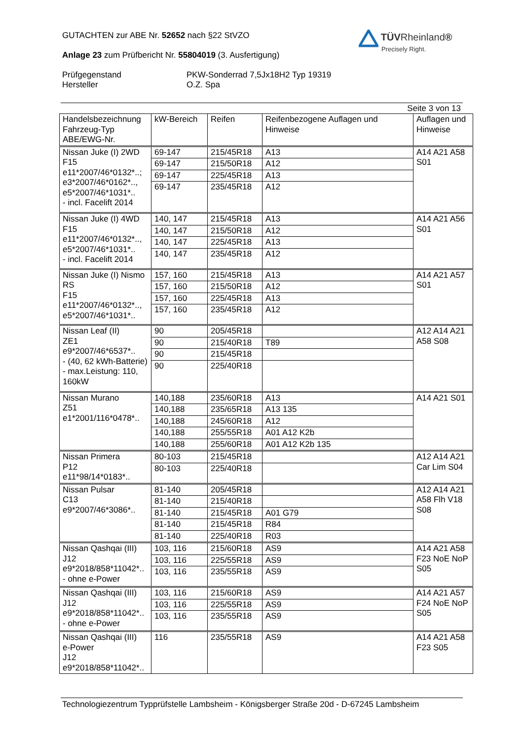GUTACHTEN zur ABE Nr. 52652 nach §22 StVZO
Anlage 23 zum Prüfbericht Nr. 55804019 (3. Ausfertigung)
Prüfgegenstand
Hersteller
PKW-Sonderrad 7,5Jx18H2 Typ 19319
O.Z. Spa
TÜVRheinland®
Precisely Right.
Seite 3 von 13
| Handelsbezeichnung Fahrzeug-Typ ABE/EWG-Nr. | kW-Bereich | Reifen | Reifenbezogene Auflagen und Hinweise | Auflagen und Hinweise |
| --- | --- | --- | --- | --- |
| Nissan Juke (I) 2WD F15 e11*2007/46*0132*..; e3*2007/46*0162*.., e5*2007/46*1031*.. - incl. Facelift 2014 | 69-147 | 215/45R18 | A13 | A14 A21 A58 S01 |
| | 69-147 | 215/50R18 | A12 | |
| | 69-147 | 225/45R18 | A13 | |
| | 69-147 | 235/45R18 | A12 | |
| Nissan Juke (I) 4WD F15 e11*2007/46*0132*.., e5*2007/46*1031*.. - incl. Facelift 2014 | 140, 147 | 215/45R18 | A13 | A14 A21 A56 S01 |
| | 140, 147 | 215/50R18 | A12 | |
| | 140, 147 | 225/45R18 | A13 | |
| | 140, 147 | 235/45R18 | A12 | |
| Nissan Juke (I) Nismo RS F15 e11*2007/46*0132*.., e5*2007/46*1031*.. | 157, 160 | 215/45R18 | A13 | A14 A21 A57 S01 |
| | 157, 160 | 215/50R18 | A12 | |
| | 157, 160 | 225/45R18 | A13 | |
| | 157, 160 | 235/45R18 | A12 | |
| Nissan Leaf (II) ZE1 e9*2007/46*6537*.. - (40, 62 kWh-Batterie) - max.Leistung: 110, 160kW | 90 | 205/45R18 | | A12 A14 A21 A58 S08 |
| | 90 | 215/40R18 | T89 | |
| | 90 | 215/45R18 | | |
| | 90 | 225/40R18 | | |
| Nissan Murano Z51 e1*2001/116*0478*.. | 140,188 | 235/60R18 | A13 | A14 A21 S01 |
| | 140,188 | 235/65R18 | A13 135 | |
| | 140,188 | 245/60R18 | A12 | |
| | 140,188 | 255/55R18 | A01 A12 K2b | |
| | 140,188 | 255/60R18 | A01 A12 K2b 135 | |
| Nissan Primera P12 e11*98/14*0183*.. | 80-103 | 215/45R18 | | A12 A14 A21 Car Lim S04 |
| | 80-103 | 225/40R18 | | |
| Nissan Pulsar C13 e9*2007/46*3086*.. | 81-140 | 205/45R18 | | A12 A14 A21 A58 Flh V18 S08 |
| | 81-140 | 215/40R18 | | |
| | 81-140 | 215/45R18 | A01 G79 | |
| | 81-140 | 215/45R18 | R84 | |
| | 81-140 | 225/40R18 | R03 | |
| Nissan Qashqai (III) J12 e9*2018/858*11042*.. - ohne e-Power | 103, 116 | 215/60R18 | AS9 | A14 A21 A58 F23 NoE NoP S05 |
| | 103, 116 | 225/55R18 | AS9 | |
| | 103, 116 | 235/55R18 | AS9 | |
| Nissan Qashqai (III) J12 e9*2018/858*11042*.. - ohne e-Power | 103, 116 | 215/60R18 | AS9 | A14 A21 A57 F24 NoE NoP S05 |
| | 103, 116 | 225/55R18 | AS9 | |
| | 103, 116 | 235/55R18 | AS9 | |
| Nissan Qashqai (III) e-Power J12 e9*2018/858*11042*.. | 116 | 235/55R18 | AS9 | A14 A21 A58 F23 S05 |
Technologiezentrum Typprüfstelle Lambsheim - Königsberger Straße 20d - D-67245 Lambsheim